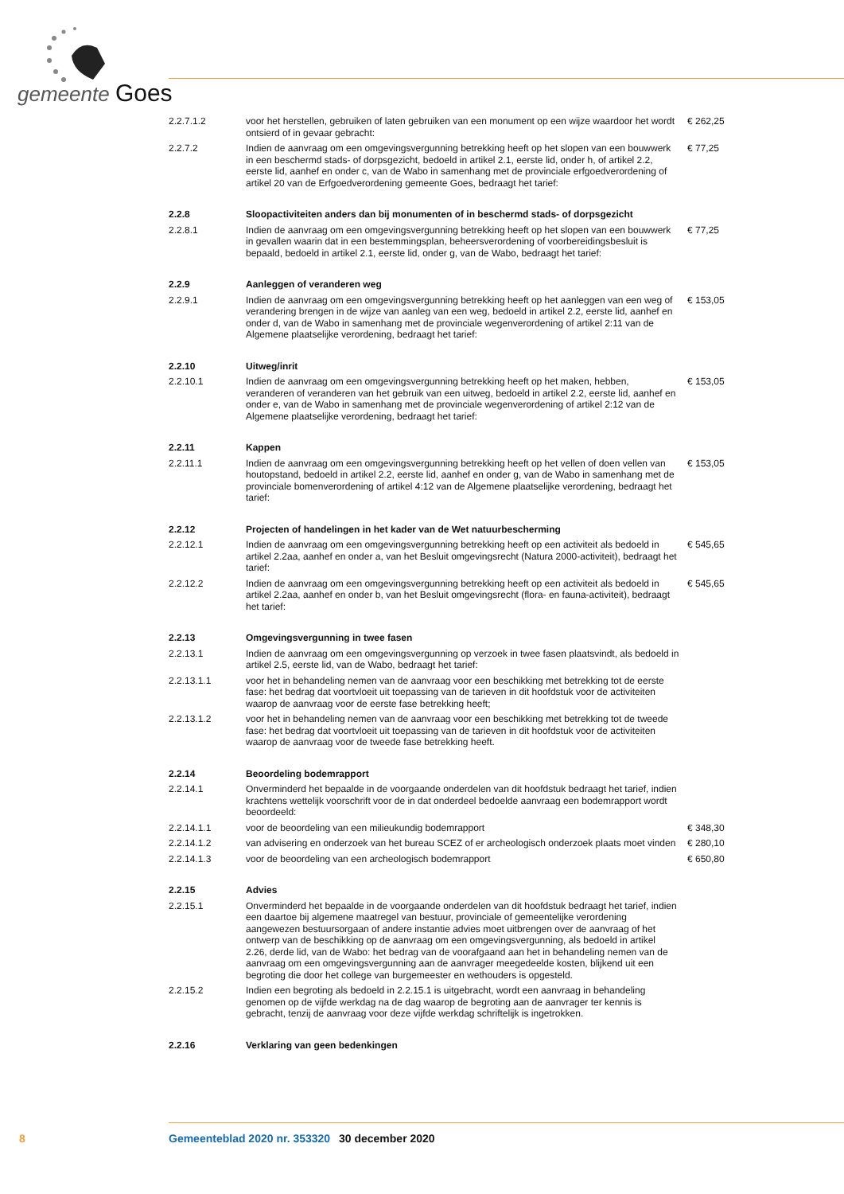gemeente Goes
| 2.2.7.1.2 | voor het herstellen, gebruiken of laten gebruiken van een monument op een wijze waardoor het wordt ontsierd of in gevaar gebracht: | € 262,25 |
| 2.2.7.2 | Indien de aanvraag om een omgevingsvergunning betrekking heeft op het slopen van een bouwwerk in een beschermd stads- of dorpsgezicht, bedoeld in artikel 2.1, eerste lid, onder h, of artikel 2.2, eerste lid, aanhef en onder c, van de Wabo in samenhang met de provinciale erfgoedverordening of artikel 20 van de Erfgoedverordening gemeente Goes, bedraagt het tarief: | € 77,25 |
| 2.2.8 | Sloopactiviteiten anders dan bij monumenten of in beschermd stads- of dorpsgezicht | |
| 2.2.8.1 | Indien de aanvraag om een omgevingsvergunning betrekking heeft op het slopen van een bouwwerk in gevallen waarin dat in een bestemmingsplan, beheersverordening of voorbereidingsbesluit is bepaald, bedoeld in artikel 2.1, eerste lid, onder g, van de Wabo, bedraagt het tarief: | € 77,25 |
| 2.2.9 | Aanleggen of veranderen weg | |
| 2.2.9.1 | Indien de aanvraag om een omgevingsvergunning betrekking heeft op het aanleggen van een weg of verandering brengen in de wijze van aanleg van een weg, bedoeld in artikel 2.2, eerste lid, aanhef en onder d, van de Wabo in samenhang met de provinciale wegenverordening of artikel 2:11 van de Algemene plaatselijke verordening, bedraagt het tarief: | € 153,05 |
| 2.2.10 | Uitweg/inrit | |
| 2.2.10.1 | Indien de aanvraag om een omgevingsvergunning betrekking heeft op het maken, hebben, veranderen of veranderen van het gebruik van een uitweg, bedoeld in artikel 2.2, eerste lid, aanhef en onder e, van de Wabo in samenhang met de provinciale wegenverordening of artikel 2:12 van de Algemene plaatselijke verordening, bedraagt het tarief: | € 153,05 |
| 2.2.11 | Kappen | |
| 2.2.11.1 | Indien de aanvraag om een omgevingsvergunning betrekking heeft op het vellen of doen vellen van houtopstand, bedoeld in artikel 2.2, eerste lid, aanhef en onder g, van de Wabo in samenhang met de provinciale bomenverordening of artikel 4:12 van de Algemene plaatselijke verordening, bedraagt het tarief: | € 153,05 |
| 2.2.12 | Projecten of handelingen in het kader van de Wet natuurbescherming | |
| 2.2.12.1 | Indien de aanvraag om een omgevingsvergunning betrekking heeft op een activiteit als bedoeld in artikel 2.2aa, aanhef en onder a, van het Besluit omgevingsrecht (Natura 2000-activiteit), bedraagt het tarief: | € 545,65 |
| 2.2.12.2 | Indien de aanvraag om een omgevingsvergunning betrekking heeft op een activiteit als bedoeld in artikel 2.2aa, aanhef en onder b, van het Besluit omgevingsrecht (flora- en fauna-activiteit), bedraagt het tarief: | € 545,65 |
| 2.2.13 | Omgevingsvergunning in twee fasen | |
| 2.2.13.1 | Indien de aanvraag om een omgevingsvergunning op verzoek in twee fasen plaatsvindt, als bedoeld in artikel 2.5, eerste lid, van de Wabo, bedraagt het tarief: | |
| 2.2.13.1.1 | voor het in behandeling nemen van de aanvraag voor een beschikking met betrekking tot de eerste fase: het bedrag dat voortvloeit uit toepassing van de tarieven in dit hoofdstuk voor de activiteiten waarop de aanvraag voor de eerste fase betrekking heeft; | |
| 2.2.13.1.2 | voor het in behandeling nemen van de aanvraag voor een beschikking met betrekking tot de tweede fase: het bedrag dat voortvloeit uit toepassing van de tarieven in dit hoofdstuk voor de activiteiten waarop de aanvraag voor de tweede fase betrekking heeft. | |
| 2.2.14 | Beoordeling bodemrapport | |
| 2.2.14.1 | Onverminderd het bepaalde in de voorgaande onderdelen van dit hoofdstuk bedraagt het tarief, indien krachtens wettelijk voorschrift voor de in dat onderdeel bedoelde aanvraag een bodemrapport wordt beoordeeld: | |
| 2.2.14.1.1 | voor de beoordeling van een milieukundig bodemrapport | € 348,30 |
| 2.2.14.1.2 | van advisering en onderzoek van het bureau SCEZ of er archeologisch onderzoek plaats moet vinden | € 280,10 |
| 2.2.14.1.3 | voor de beoordeling van een archeologisch bodemrapport | € 650,80 |
| 2.2.15 | Advies | |
| 2.2.15.1 | Onverminderd het bepaalde in de voorgaande onderdelen van dit hoofdstuk bedraagt het tarief, indien een daartoe bij algemene maatregel van bestuur, provinciale of gemeentelijke verordening aangewezen bestuursorgaan of andere instantie advies moet uitbrengen over de aanvraag of het ontwerp van de beschikking op de aanvraag om een omgevingsvergunning, als bedoeld in artikel 2.26, derde lid, van de Wabo: het bedrag van de voorafgaand aan het in behandeling nemen van de aanvraag om een omgevingsvergunning aan de aanvrager meegedeelde kosten, blijkend uit een begroting die door het college van burgemeester en wethouders is opgesteld. | |
| 2.2.15.2 | Indien een begroting als bedoeld in 2.2.15.1 is uitgebracht, wordt een aanvraag in behandeling genomen op de vijfde werkdag na de dag waarop de begroting aan de aanvrager ter kennis is gebracht, tenzij de aanvraag voor deze vijfde werkdag schriftelijk is ingetrokken. | |
| 2.2.16 | Verklaring van geen bedenkingen | |
8 Gemeenteblad 2020 nr. 353320 30 december 2020